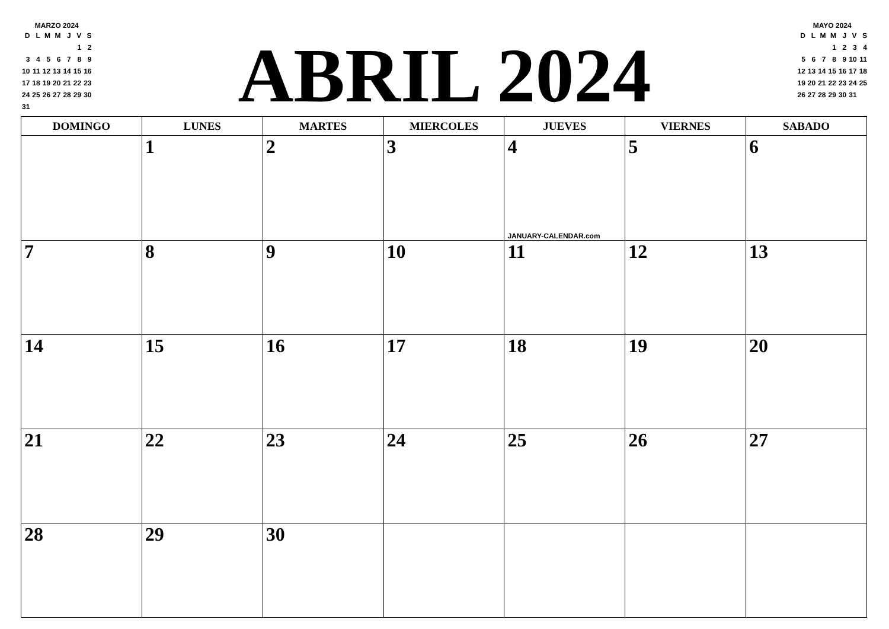MARZO 2024
| D | L | M | M | J | V | S |
| --- | --- | --- | --- | --- | --- | --- |
| | | | | | 1 | 2 |
| 3 | 4 | 5 | 6 | 7 | 8 | 9 |
| 10 | 11 | 12 | 13 | 14 | 15 | 16 |
| 17 | 18 | 19 | 20 | 21 | 22 | 23 |
| 24 | 25 | 26 | 27 | 28 | 29 | 30 |
| 31 | | | | | | |
ABRIL 2024
MAYO 2024
| D | L | M | M | J | V | S |
| --- | --- | --- | --- | --- | --- | --- |
| | | | 1 | 2 | 3 | 4 |
| 5 | 6 | 7 | 8 | 9 | 10 | 11 |
| 12 | 13 | 14 | 15 | 16 | 17 | 18 |
| 19 | 20 | 21 | 22 | 23 | 24 | 25 |
| 26 | 27 | 28 | 29 | 30 | 31 | |
| DOMINGO | LUNES | MARTES | MIERCOLES | JUEVES | VIERNES | SABADO |
| --- | --- | --- | --- | --- | --- | --- |
| | 1 | 2 | 3 | 4 JANUARY-CALENDAR.com | 5 | 6 |
| 7 | 8 | 9 | 10 | 11 | 12 | 13 |
| 14 | 15 | 16 | 17 | 18 | 19 | 20 |
| 21 | 22 | 23 | 24 | 25 | 26 | 27 |
| 28 | 29 | 30 | | | | |